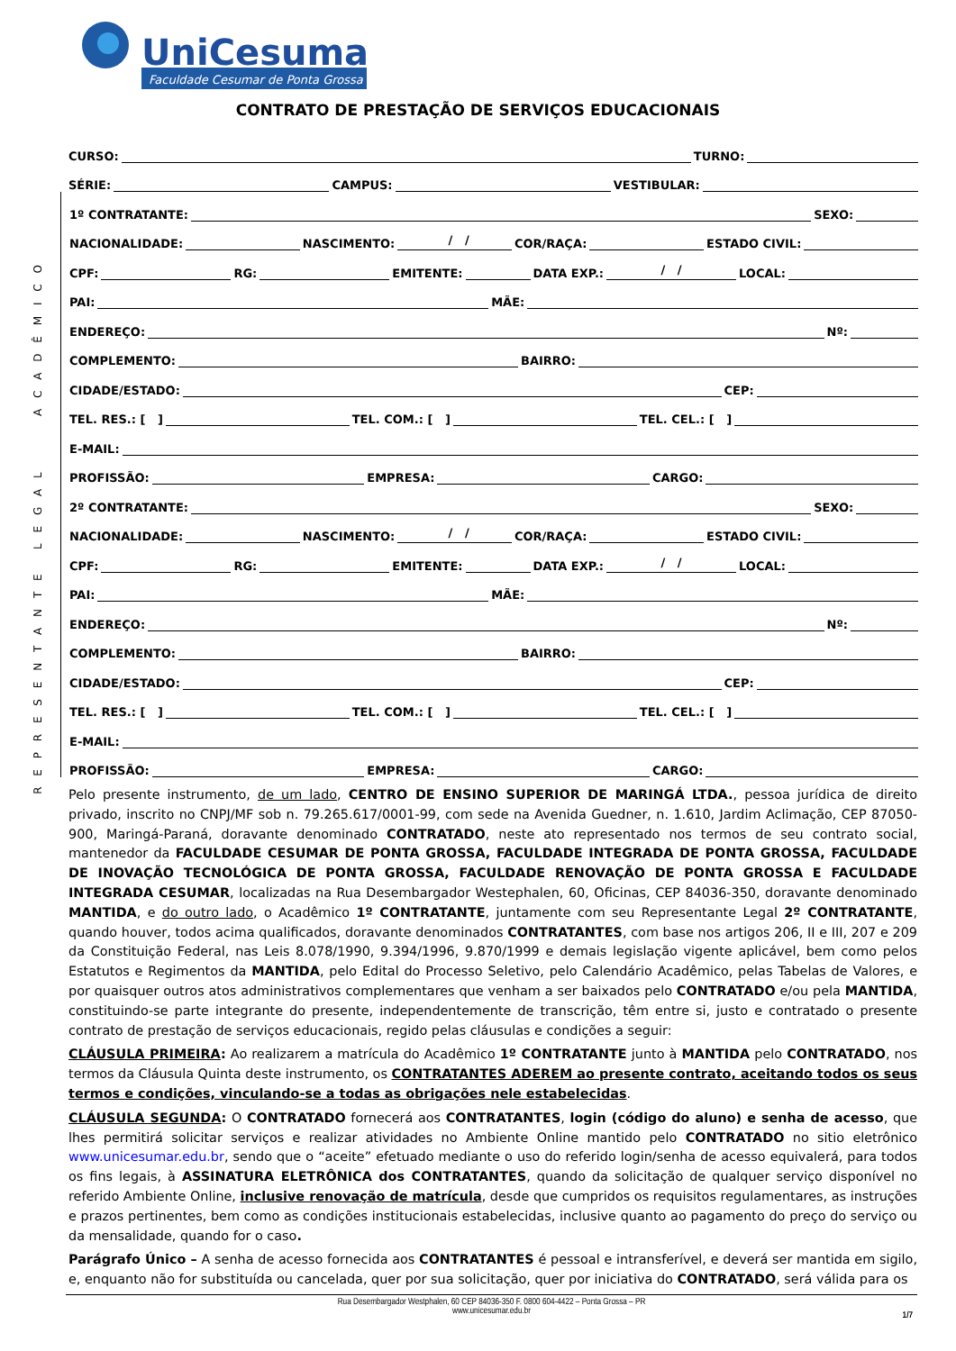UniCesumar
Faculdade Cesumar de Ponta Grossa
CONTRATO DE PRESTAÇÃO DE SERVIÇOS EDUCACIONAIS
CURSO: TURNO:
SÉRIE: CAMPUS: VESTIBULAR:
A C A D Ê M I C O
1º CONTRATANTE: SEXO:
NACIONALIDADE: NASCIMENTO: / / COR/RAÇA: ESTADO CIVIL:
CPF: RG: EMITENTE: DATA EXP.: / / LOCAL:
PAI: MÃE:
ENDEREÇO: Nº:
COMPLEMENTO: BAIRRO:
CIDADE/ESTADO: CEP:
TEL. RES.: [ ] TEL. COM.: [ ] TEL. CEL.: [ ]
E-MAIL:
PROFISSÃO: EMPRESA: CARGO:
R E P R E S E N T A N T E L E G A L
2º CONTRATANTE: SEXO:
NACIONALIDADE: NASCIMENTO: / / COR/RAÇA: ESTADO CIVIL:
CPF: RG: EMITENTE: DATA EXP.: / / LOCAL:
PAI: MÃE:
ENDEREÇO: Nº:
COMPLEMENTO: BAIRRO:
CIDADE/ESTADO: CEP:
TEL. RES.: [ ] TEL. COM.: [ ] TEL. CEL.: [ ]
E-MAIL:
PROFISSÃO: EMPRESA: CARGO:
Pelo presente instrumento, de um lado, CENTRO DE ENSINO SUPERIOR DE MARINGÁ LTDA., pessoa jurídica de direito privado, inscrito no CNPJ/MF sob n. 79.265.617/0001-99, com sede na Avenida Guedner, n. 1.610, Jardim Aclimação, CEP 87050-900, Maringá-Paraná, doravante denominado CONTRATADO, neste ato representado nos termos de seu contrato social, mantenedor da FACULDADE CESUMAR DE PONTA GROSSA, FACULDADE INTEGRADA DE PONTA GROSSA, FACULDADE DE INOVAÇÃO TECNOLÓGICA DE PONTA GROSSA, FACULDADE RENOVAÇÃO DE PONTA GROSSA E FACULDADE INTEGRADA CESUMAR, localizadas na Rua Desembargador Westephalen, 60, Oficinas, CEP 84036-350, doravante denominado MANTIDA, e do outro lado, o Acadêmico 1º CONTRATANTE, juntamente com seu Representante Legal 2º CONTRATANTE, quando houver, todos acima qualificados, doravante denominados CONTRATANTES, com base nos artigos 206, II e III, 207 e 209 da Constituição Federal, nas Leis 8.078/1990, 9.394/1996, 9.870/1999 e demais legislação vigente aplicável, bem como pelos Estatutos e Regimentos da MANTIDA, pelo Edital do Processo Seletivo, pelo Calendário Acadêmico, pelas Tabelas de Valores, e por quaisquer outros atos administrativos complementares que venham a ser baixados pelo CONTRATADO e/ou pela MANTIDA, constituindo-se parte integrante do presente, independentemente de transcrição, têm entre si, justo e contratado o presente contrato de prestação de serviços educacionais, regido pelas cláusulas e condições a seguir:
CLÁUSULA PRIMEIRA: Ao realizarem a matrícula do Acadêmico 1º CONTRATANTE junto à MANTIDA pelo CONTRATADO, nos termos da Cláusula Quinta deste instrumento, os CONTRATANTES ADEREM ao presente contrato, aceitando todos os seus termos e condições, vinculando-se a todas as obrigações nele estabelecidas.
CLÁUSULA SEGUNDA: O CONTRATADO fornecerá aos CONTRATANTES, login (código do aluno) e senha de acesso, que lhes permitirá solicitar serviços e realizar atividades no Ambiente Online mantido pelo CONTRATADO no sitio eletrônico www.unicesumar.edu.br, sendo que o “aceite” efetuado mediante o uso do referido login/senha de acesso equivalerá, para todos os fins legais, à ASSINATURA ELETRÔNICA dos CONTRATANTES, quando da solicitação de qualquer serviço disponível no referido Ambiente Online, inclusive renovação de matrícula, desde que cumpridos os requisitos regulamentares, as instruções e prazos pertinentes, bem como as condições institucionais estabelecidas, inclusive quanto ao pagamento do preço do serviço ou da mensalidade, quando for o caso.
Parágrafo Único – A senha de acesso fornecida aos CONTRATANTES é pessoal e intransferível, e deverá ser mantida em sigilo, e, enquanto não for substituída ou cancelada, quer por sua solicitação, quer por iniciativa do CONTRATADO, será válida para os
Rua Desembargador Westphalen, 60 CEP 84036-350 F. 0800 604-4422 – Ponta Grossa – PR
www.unicesumar.edu.br
1/7